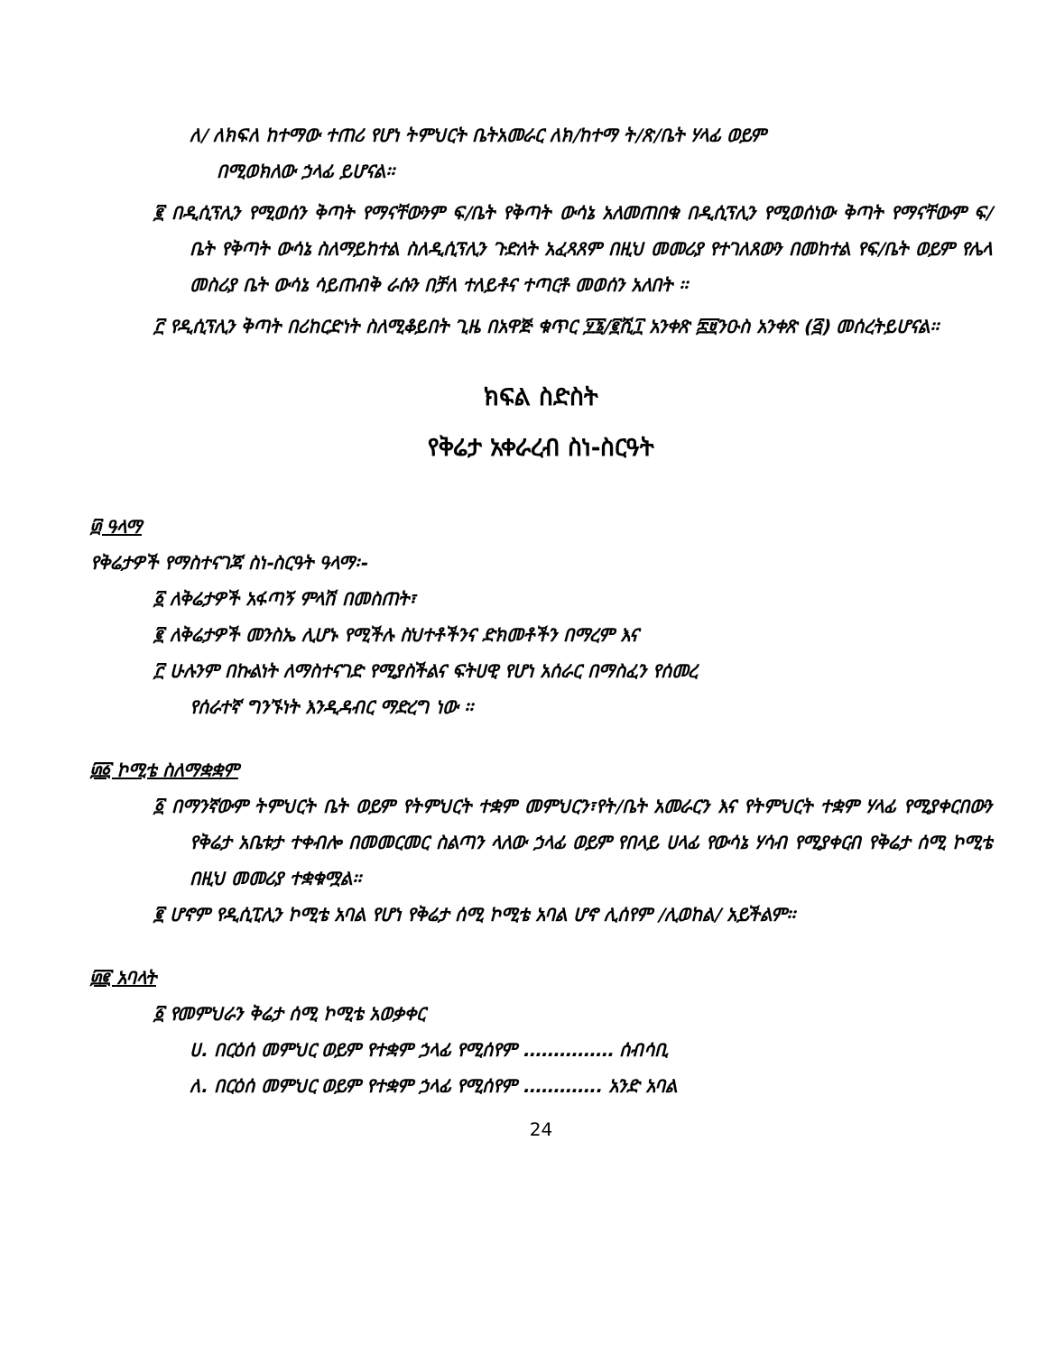ለ/ ለክፍለ ከተማው ተጠሪ የሆነ ትምህርት ቤትአመራር ለክ/ከተማ ት/ጽ/ቤት ሃላፊ ወይም
በሚወክለው ኃላፊ ይሆናል፡፡
፪ በዲሲፕሊን የሚወሰን ቅጣት የማናቸውንም ፍ/ቤት የቅጣት ውሳኔ አለመጠበቁ በዲሲፕሊን የሚወሰነው ቅጣት የማናቸውም ፍ/ቤት የቅጣት ውሳኔ ስለማይከተል ስለዲሲፕሊን ጉድለት አፈጻጸም በዚህ መመሪያ የተገለጸውን በመከተል የፍ/ቤት ወይም የሌላ መስሪያ ቤት ውሳኔ ሳይጠብቅ ራሱን በቻለ ተለይቶና ተጣርቶ መወሰን አለበት ፡፡
፫ የዲሲፕሊን ቅጣት በሪከርድነት ስለሚቆይበት ጊዜ በአዋጅ ቁጥር ፶፮/፪ሺ፲ አንቀጽ ፰፱ንዑስ አንቀጽ (፭) መሰረትይሆናል፡፡
ክፍል ስድስት
የቅሬታ አቀራረብ ስነ-ስርዓት
፴ ዓላማ
የቅሬታዎች የማስተናገጃ ስነ-ስርዓት ዓላማ፡-
፩ ለቅሬታዎች አፋጣኝ ምላሽ በመስጠት፣
፪ ለቅሬታዎች መንስኤ ሊሆኑ የሚችሉ ስህተቶችንና ድክመቶችን በማረም እና
፫ ሁሉንም በኩልነት ለማስተናገድ የሚያስችልና ፍትሀዊ የሆነ አሰራር በማስፈን የሰመረ
የሰራተኛ ግንኙነት እንዲዳብር ማድረግ ነው ፡፡
፴፩ ኮሚቴ ስለማቋቋም
፩ በማንኛውም ትምህርት ቤት ወይም የትምህርት ተቋም መምህርን፣የት/ቤት አመራርን እና የትምህርት ተቋም ሃላፊ የሚያቀርበውን የቅሬታ አቤቱታ ተቀብሎ በመመርመር ስልጣን ላለው ኃላፊ ወይም የበላይ ሀላፊ የውሳኔ ሃሳብ የሚያቀርብ የቅሬታ ሰሚ ኮሚቴ በዚህ መመሪያ ተቋቁሟል፡፡
፪ ሆኖም የዲሲፒሊን ኮሚቴ አባል የሆነ የቅሬታ ሰሚ ኮሚቴ አባል ሆኖ ሊሰየም /ሊወከል/ አይችልም፡፡
፴፪ አባላት
፩ የመምህራን ቅሬታ ሰሚ ኮሚቴ አወቃቀር
ሀ. በርዕሰ መምህር ወይም የተቋም ኃላፊ የሚሰየም …………… ሰብሳቢ
ለ. በርዕሰ መምህር ወይም የተቋም ኃላፊ የሚሰየም …………. አንድ አባል
24